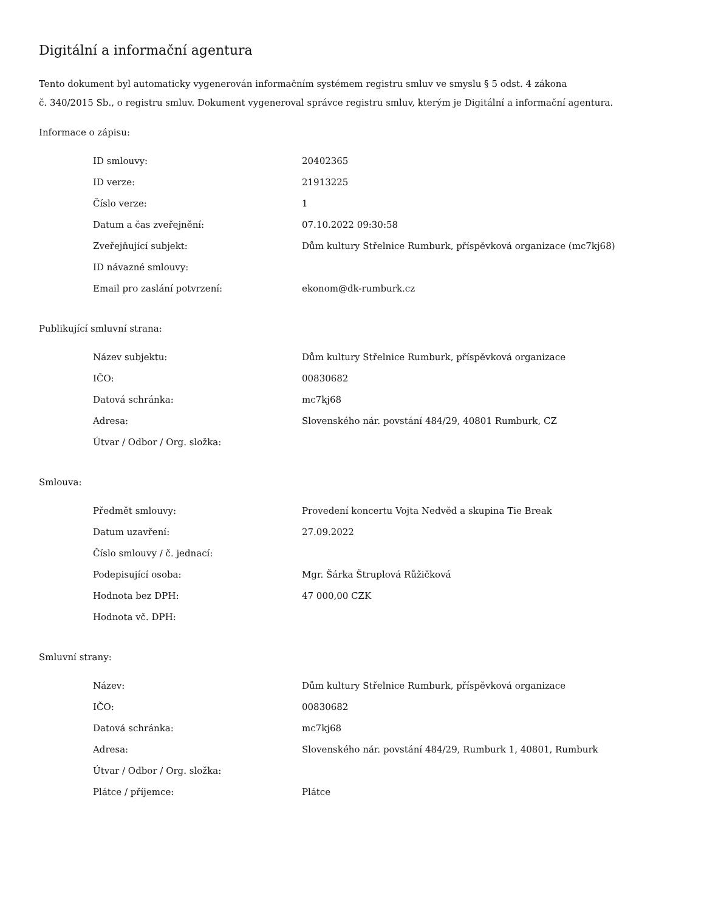Digitální a informační agentura
Tento dokument byl automaticky vygenerován informačním systémem registru smluv ve smyslu § 5 odst. 4 zákona
č. 340/2015 Sb., o registru smluv. Dokument vygeneroval správce registru smluv, kterým je Digitální a informační agentura.
Informace o zápisu:
| ID smlouvy: | 20402365 |
| ID verze: | 21913225 |
| Číslo verze: | 1 |
| Datum a čas zveřejnění: | 07.10.2022 09:30:58 |
| Zveřejňující subjekt: | Dům kultury Střelnice Rumburk, příspěvková organizace (mc7kj68) |
| ID návazné smlouvy: | |
| Email pro zaslání potvrzení: | ekonom@dk-rumburk.cz |
Publikující smluvní strana:
| Název subjektu: | Dům kultury Střelnice Rumburk, příspěvková organizace |
| IČO: | 00830682 |
| Datová schránka: | mc7kj68 |
| Adresa: | Slovenského nár. povstání 484/29, 40801 Rumburk, CZ |
| Útvar / Odbor / Org. složka: | |
Smlouva:
| Předmět smlouvy: | Provedení koncertu Vojta Nedvěd a skupina Tie Break |
| Datum uzavření: | 27.09.2022 |
| Číslo smlouvy / č. jednací: | |
| Podepisující osoba: | Mgr. Šárka Štruplová Růžičková |
| Hodnota bez DPH: | 47 000,00 CZK |
| Hodnota vč. DPH: | |
Smluvní strany:
| Název: | Dům kultury Střelnice Rumburk, příspěvková organizace |
| IČO: | 00830682 |
| Datová schránka: | mc7kj68 |
| Adresa: | Slovenského nár. povstání 484/29, Rumburk 1, 40801, Rumburk |
| Útvar / Odbor / Org. složka: | |
| Plátce / příjemce: | Plátce |